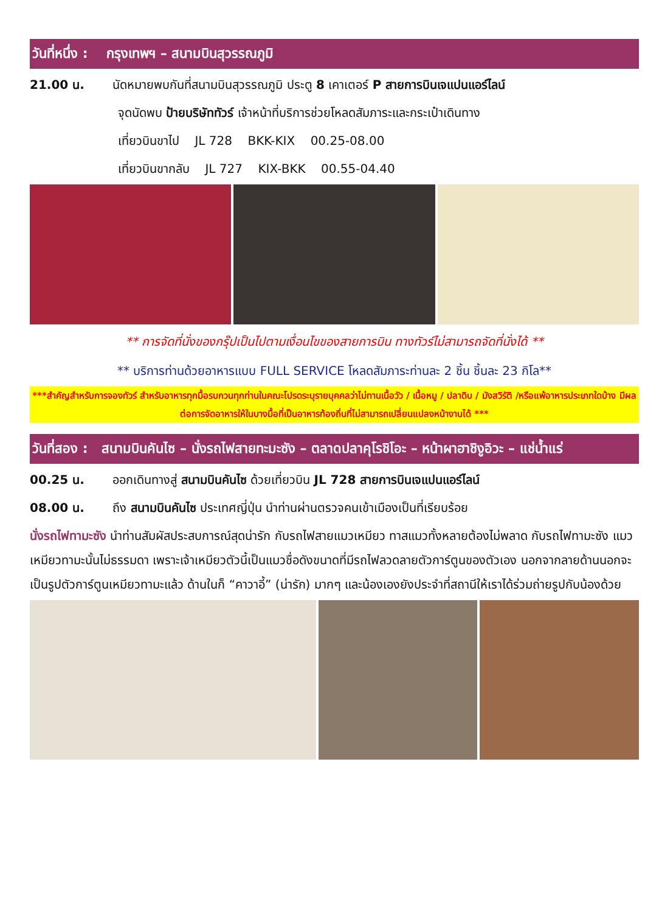วันที่หนึ่ง : กรุงเทพฯ – สนามบินสุวรรณภูมิ
21.00 น. นัดหมายพบกันที่สนามบินสุวรรณภูมิ ประตู 8 เคาเตอร์ P สายการบินเจแปนแอร์ไลน์
จุดนัดพบ ป้ายบริษัททัวร์ เจ้าหน้าที่บริการช่วยโหลดสัมภาระและกระเป๋าเดินทาง
เที่ยวบินขาไป JL 728 BKK-KIX 00.25-08.00
เที่ยวบินขากลับ JL 727 KIX-BKK 00.55-04.40
** การจัดที่นั่งของกรุ๊ปเป็นไปตามเงื่อนไขของสายการบิน ทางทัวร์ไม่สามารถจัดที่นั่งได้ **
** บริการท่านด้วยอาหารแบบ FULL SERVICE โหลดสัมภาระท่านละ 2 ชิ้น ชิ้นละ 23 กิโล**
***สำคัญสำหรับการจองทัวร์ สำหรับอาหารทุกมื้อรบกวนทุกท่านในคณะโปรดระบุรายบุคคลว่าไม่ทานเนื้อวัว / เนื้อหมู / ปลาดิบ / มังสวิรัติ /หรือแพ้อาหารประเภทใดบ้าง มีผลต่อการจัดอาหารให้ในบางมื้อที่เป็นอาหารท้องถิ่นที่ไม่สามารถเปลี่ยนแปลงหน้างานได้ ***
วันที่สอง : สนามบินคันไซ – นั่งรถไฟสายทะมะซัง – ตลาดปลาคุโรชิโอะ – หน้าผาฮาชิงูอิวะ – แช่น้ำแร่
00.25 น. ออกเดินทางสู่ สนามบินคันไซ ด้วยเที่ยวบิน JL 728 สายการบินเจแปนแอร์ไลน์
08.00 น. ถึง สนามบินคันไซ ประเทศญี่ปุ่น นำท่านผ่านตรวจคนเข้าเมืองเป็นที่เรียบร้อย
นั่งรถไฟทามะซัง นำท่านสัมผัสประสบการณ์สุดน่ารัก กับรถไฟสายแมวเหมียว ทาสแมวทั้งหลายต้องไม่พลาด กับรถไฟทามะซัง แมวเหมียวทามะนั้นไม่ธรรมดา เพราะเจ้าเหมียวตัวนี้เป็นแมวชื่อดังขนาดที่มีรถไฟลวดลายตัวการ์ตูนของตัวเอง นอกจากลายด้านนอกจะเป็นรูปตัวการ์ตูนเหมียวทามะแล้ว ด้านในก็ “คาวาอี้” (น่ารัก) มากๆ และน้องเองยังประจำที่สถานีให้เราได้ร่วมถ่ายรูปกับน้องด้วย